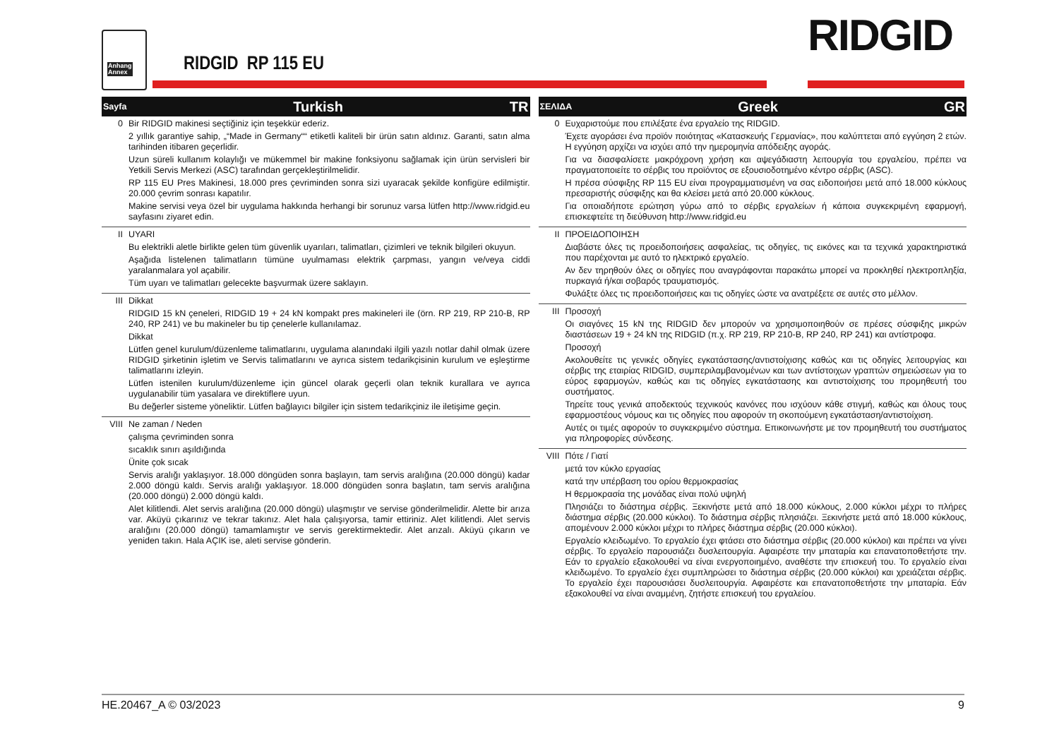Anhang
Annex
RIDGID RP 115 EU RIDGID
Sayfa Turkish TR
0 Bir RIDGID makinesi seçtiğiniz için teşekkür ederiz.
2 yıllık garantiye sahip, „“Made in Germany““ etiketli kaliteli bir ürün satın aldınız. Garanti, satın alma tarihinden itibaren geçerlidir.
Uzun süreli kullanım kolaylığı ve mükemmel bir makine fonksiyonu sağlamak için ürün servisleri bir Yetkili Servis Merkezi (ASC) tarafından gerçekleştirilmelidir.
RP 115 EU Pres Makinesi, 18.000 pres çevriminden sonra sizi uyaracak şekilde konfigüre edilmiştir. 20.000 çevrim sonrası kapatılır.
Makine servisi veya özel bir uygulama hakkında herhangi bir sorunuz varsa lütfen http://www.ridgid.eu sayfasını ziyaret edin.
II UYARI
Bu elektrikli aletle birlikte gelen tüm güvenlik uyarıları, talimatları, çizimleri ve teknik bilgileri okuyun.
Aşağıda listelenen talimatların tümüne uyulmaması elektrik çarpması, yangın ve/veya ciddi yaralanmalara yol açabilir.
Tüm uyarı ve talimatları gelecekte başvurmak üzere saklayın.
III Dikkat
RIDGID 15 kN çeneleri, RIDGID 19 + 24 kN kompakt pres makineleri ile (örn. RP 219, RP 210-B, RP 240, RP 241) ve bu makineler bu tip çenelerle kullanılamaz.
Dikkat
Lütfen genel kurulum/düzenleme talimatlarını, uygulama alanındaki ilgili yazılı notlar dahil olmak üzere RIDGID şirketinin işletim ve Servis talimatlarını ve ayrıca sistem tedarikçisinin kurulum ve eşleştirme talimatlarını izleyin.
Lütfen istenilen kurulum/düzenleme için güncel olarak geçerli olan teknik kurallara ve ayrıca uygulanabilir tüm yasalara ve direktiflere uyun.
Bu değerler sisteme yöneliktir. Lütfen bağlayıcı bilgiler için sistem tedarikçiniz ile iletişime geçin.
VIII Ne zaman / Neden
çalışma çevriminden sonra
sıcaklık sınırı aşıldığında
Ünite çok sıcak
Servis aralığı yaklaşıyor. 18.000 döngüden sonra başlayın, tam servis aralığına (20.000 döngü) kadar 2.000 döngü kaldı. Servis aralığı yaklaşıyor. 18.000 döngüden sonra başlatın, tam servis aralığına (20.000 döngü) 2.000 döngü kaldı.
Alet kilitlendi. Alet servis aralığına (20.000 döngü) ulaşmıştır ve servise gönderilmelidir. Alette bir arıza var. Aküyü çıkarınız ve tekrar takınız. Alet hala çalışıyorsa, tamir ettiriniz. Alet kilitlendi. Alet servis aralığını (20.000 döngü) tamamlamıştır ve servis gerektirmektedir. Alet arızalı. Aküyü çıkarın ve yeniden takın. Hala AÇIK ise, aleti servise gönderin.
ΣΕΛΙΔΑ Greek GR
0 Ευχαριστούμε που επιλέξατε ένα εργαλείο της RIDGID.
Έχετε αγοράσει ένα προϊόν ποιότητας «Κατασκευής Γερμανίας», που καλύπτεται από εγγύηση 2 ετών. Η εγγύηση αρχίζει να ισχύει από την ημερομηνία απόδειξης αγοράς.
Για να διασφαλίσετε μακρόχρονη χρήση και αψεγάδιαστη λειτουργία του εργαλείου, πρέπει να πραγματοποιείτε το σέρβις του προϊόντος σε εξουσιοδοτημένο κέντρο σέρβις (ASC).
Η πρέσα σύσφιξης RP 115 EU είναι προγραμματισμένη να σας ειδοποιήσει μετά από 18.000 κύκλους πρεσαριστής σύσφιξης και θα κλείσει μετά από 20.000 κύκλους.
Για οποιαδήποτε ερώτηση γύρω από το σέρβις εργαλείων ή κάποια συγκεκριμένη εφαρμογή, επισκεφτείτε τη διεύθυνση http://www.ridgid.eu
II ΠΡΟΕΙΔΟΠΟΙΗΣΗ
Διαβάστε όλες τις προειδοποιήσεις ασφαλείας, τις οδηγίες, τις εικόνες και τα τεχνικά χαρακτηριστικά που παρέχονται με αυτό το ηλεκτρικό εργαλείο.
Αν δεν τηρηθούν όλες οι οδηγίες που αναγράφονται παρακάτω μπορεί να προκληθεί ηλεκτροπληξία, πυρκαγιά ή/και σοβαρός τραυματισμός.
Φυλάξτε όλες τις προειδοποιήσεις και τις οδηγίες ώστε να ανατρέξετε σε αυτές στο μέλλον.
III Προσοχή
Οι σιαγόνες 15 kN της RIDGID δεν μπορούν να χρησιμοποιηθούν σε πρέσες σύσφιξης μικρών διαστάσεων 19 + 24 kN της RIDGID (π.χ. RP 219, RP 210-B, RP 240, RP 241) και αντίστροφα.
Προσοχή
Ακολουθείτε τις γενικές οδηγίες εγκατάστασης/αντιστοίχισης καθώς και τις οδηγίες λειτουργίας και σέρβις της εταιρίας RIDGID, συμπεριλαμβανομένων και των αντίστοιχων γραπτών σημειώσεων για το εύρος εφαρμογών, καθώς και τις οδηγίες εγκατάστασης και αντιστοίχισης του προμηθευτή του συστήματος.
Τηρείτε τους γενικά αποδεκτούς τεχνικούς κανόνες που ισχύουν κάθε στιγμή, καθώς και όλους τους εφαρμοστέους νόμους και τις οδηγίες που αφορούν τη σκοπούμενη εγκατάσταση/αντιστοίχιση.
Αυτές οι τιμές αφορούν το συγκεκριμένο σύστημα. Επικοινωνήστε με τον προμηθευτή του συστήματος για πληροφορίες σύνδεσης.
VIII Πότε / Γιατί
μετά τον κύκλο εργασίας
κατά την υπέρβαση του ορίου θερμοκρασίας
Η θερμοκρασία της μονάδας είναι πολύ υψηλή
Πλησιάζει το διάστημα σέρβις. Ξεκινήστε μετά από 18.000 κύκλους, 2.000 κύκλοι μέχρι το πλήρες διάστημα σέρβις (20.000 κύκλοι). Το διάστημα σέρβις πλησιάζει. Ξεκινήστε μετά από 18.000 κύκλους, απομένουν 2.000 κύκλοι μέχρι το πλήρες διάστημα σέρβις (20.000 κύκλοι).
Εργαλείο κλειδωμένο. Το εργαλείο έχει φτάσει στο διάστημα σέρβις (20.000 κύκλοι) και πρέπει να γίνει σέρβις. Το εργαλείο παρουσιάζει δυσλειτουργία. Αφαιρέστε την μπαταρία και επανατοποθετήστε την. Εάν το εργαλείο εξακολουθεί να είναι ενεργοποιημένο, αναθέστε την επισκευή του. Το εργαλείο είναι κλειδωμένο. Το εργαλείο έχει συμπληρώσει το διάστημα σέρβις (20.000 κύκλοι) και χρειάζεται σέρβις. Το εργαλείο έχει παρουσιάσει δυσλειτουργία. Αφαιρέστε και επανατοποθετήστε την μπαταρία. Εάν εξακολουθεί να είναι αναμμένη, ζητήστε επισκευή του εργαλείου.
HE.20467_A © 03/2023 9